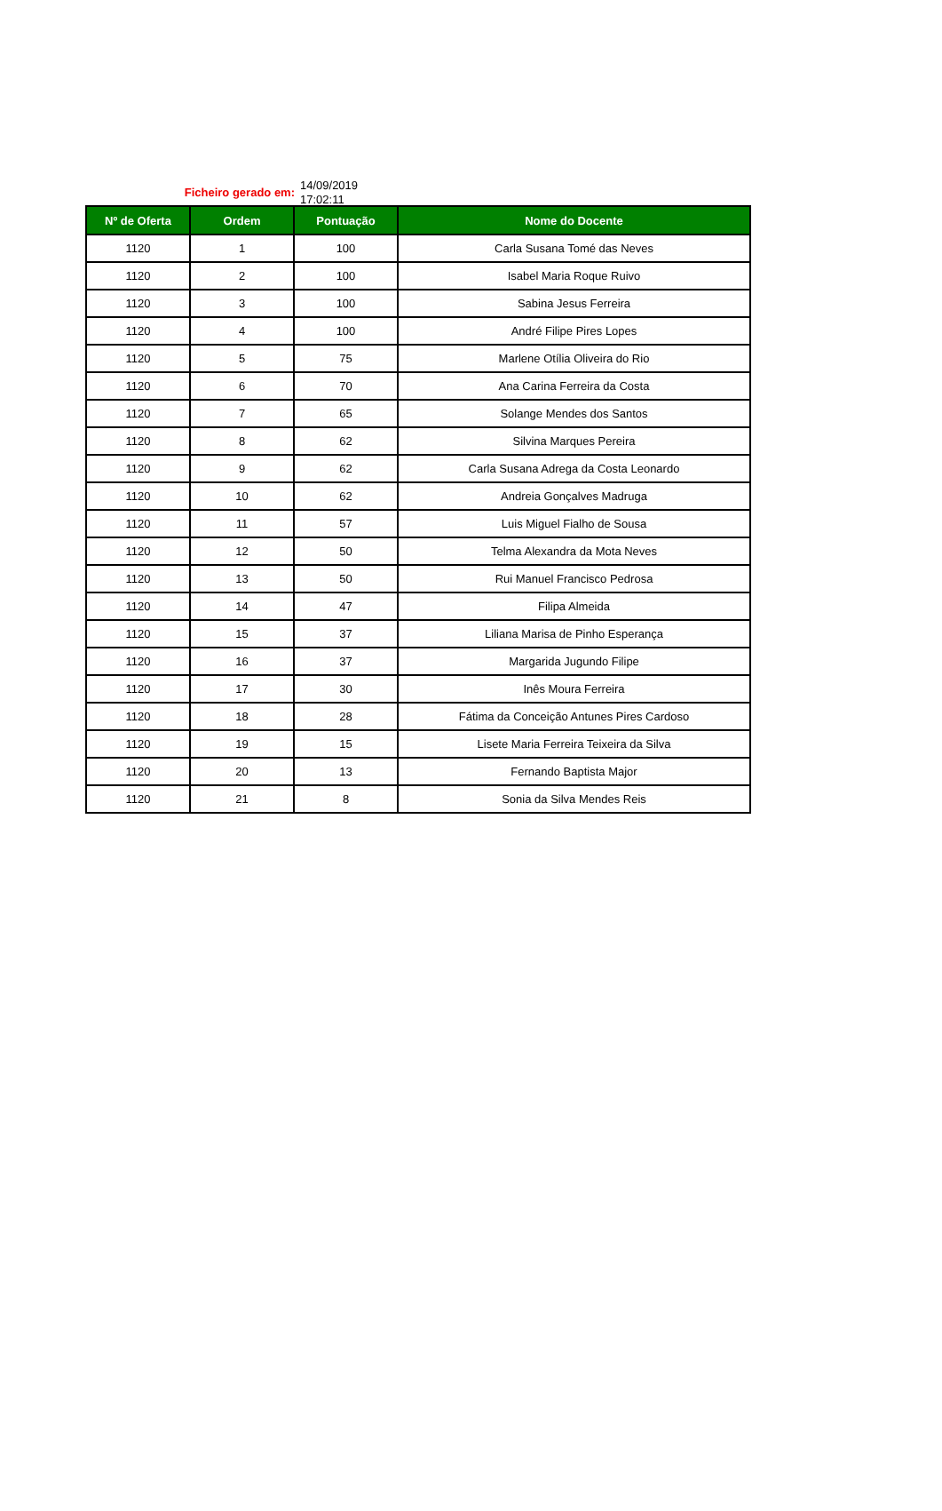Ficheiro gerado em:
14/09/2019
17:02:11
| Nº de Oferta | Ordem | Pontuação | Nome do Docente |
| --- | --- | --- | --- |
| 1120 | 1 | 100 | Carla Susana Tomé das Neves |
| 1120 | 2 | 100 | Isabel Maria Roque Ruivo |
| 1120 | 3 | 100 | Sabina Jesus Ferreira |
| 1120 | 4 | 100 | André Filipe Pires Lopes |
| 1120 | 5 | 75 | Marlene Otília Oliveira do Rio |
| 1120 | 6 | 70 | Ana Carina Ferreira da Costa |
| 1120 | 7 | 65 | Solange Mendes dos Santos |
| 1120 | 8 | 62 | Silvina Marques Pereira |
| 1120 | 9 | 62 | Carla Susana Adrega da Costa Leonardo |
| 1120 | 10 | 62 | Andreia Gonçalves Madruga |
| 1120 | 11 | 57 | Luis Miguel Fialho de Sousa |
| 1120 | 12 | 50 | Telma Alexandra da Mota Neves |
| 1120 | 13 | 50 | Rui Manuel Francisco Pedrosa |
| 1120 | 14 | 47 | Filipa Almeida |
| 1120 | 15 | 37 | Liliana Marisa de Pinho Esperança |
| 1120 | 16 | 37 | Margarida Jugundo Filipe |
| 1120 | 17 | 30 | Inês Moura Ferreira |
| 1120 | 18 | 28 | Fátima da Conceição Antunes Pires Cardoso |
| 1120 | 19 | 15 | Lisete Maria Ferreira Teixeira da Silva |
| 1120 | 20 | 13 | Fernando Baptista Major |
| 1120 | 21 | 8 | Sonia da Silva Mendes Reis |